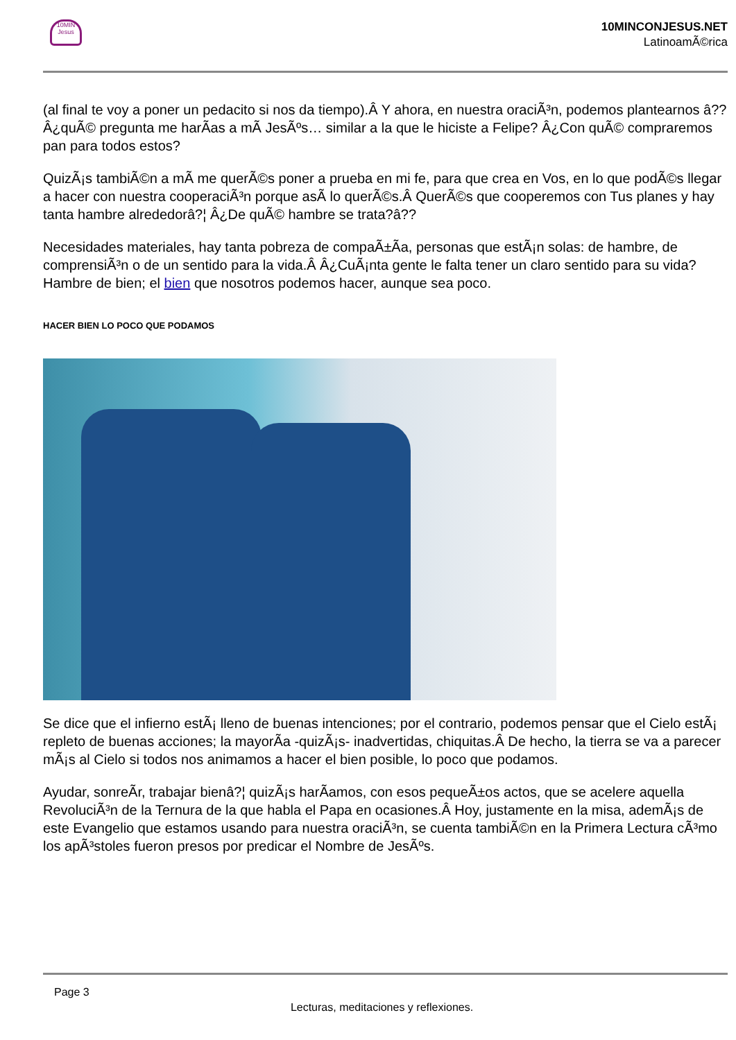10MIN Jesus
10MINCONJESUS.NET
LatinoamÃ©rica
(al final te voy a poner un pedacito si nos da tiempo).Â Y ahora, en nuestra oraciÃ³n, podemos plantearnos â??Â¿quÃ© pregunta me harÃas a mÃ JesÃºs… similar a la que le hiciste a Felipe? Â¿Con quÃ© compraremos pan para todos estos?
QuizÃ¡s tambiÃ©n a mÃ me querÃ©s poner a prueba en mi fe, para que crea en Vos, en lo que podÃ©s llegar a hacer con nuestra cooperaciÃ³n porque asÃ lo querÃ©s.Â QuerÃ©s que cooperemos con Tus planes y hay tanta hambre alrededorâ?¦ Â¿De quÃ© hambre se trata?â??
Necesidades materiales, hay tanta pobreza de compaÃ±Ãa, personas que estÃ¡n solas: de hambre, de comprensiÃ³n o de un sentido para la vida.Â Â¿CuÃ¡nta gente le falta tener un claro sentido para su vida? Hambre de bien; el bien que nosotros podemos hacer, aunque sea poco.
HACER BIEN LO POCO QUE PODAMOS
Se dice que el infierno estÃ¡ lleno de buenas intenciones; por el contrario, podemos pensar que el Cielo estÃ¡ repleto de buenas acciones; la mayorÃa -quizÃ¡s- inadvertidas, chiquitas.Â De hecho, la tierra se va a parecer mÃ¡s al Cielo si todos nos animamos a hacer el bien posible, lo poco que podamos.
Ayudar, sonreÃr, trabajar bienâ?¦ quizÃ¡s harÃamos, con esos pequeÃ±os actos, que se acelere aquella RevoluciÃ³n de la Ternura de la que habla el Papa en ocasiones.Â Hoy, justamente en la misa, ademÃ¡s de este Evangelio que estamos usando para nuestra oraciÃ³n, se cuenta tambiÃ©n en la Primera Lectura cÃ³mo los apÃ³stoles fueron presos por predicar el Nombre de JesÃºs.
Page 3
Lecturas, meditaciones y reflexiones.